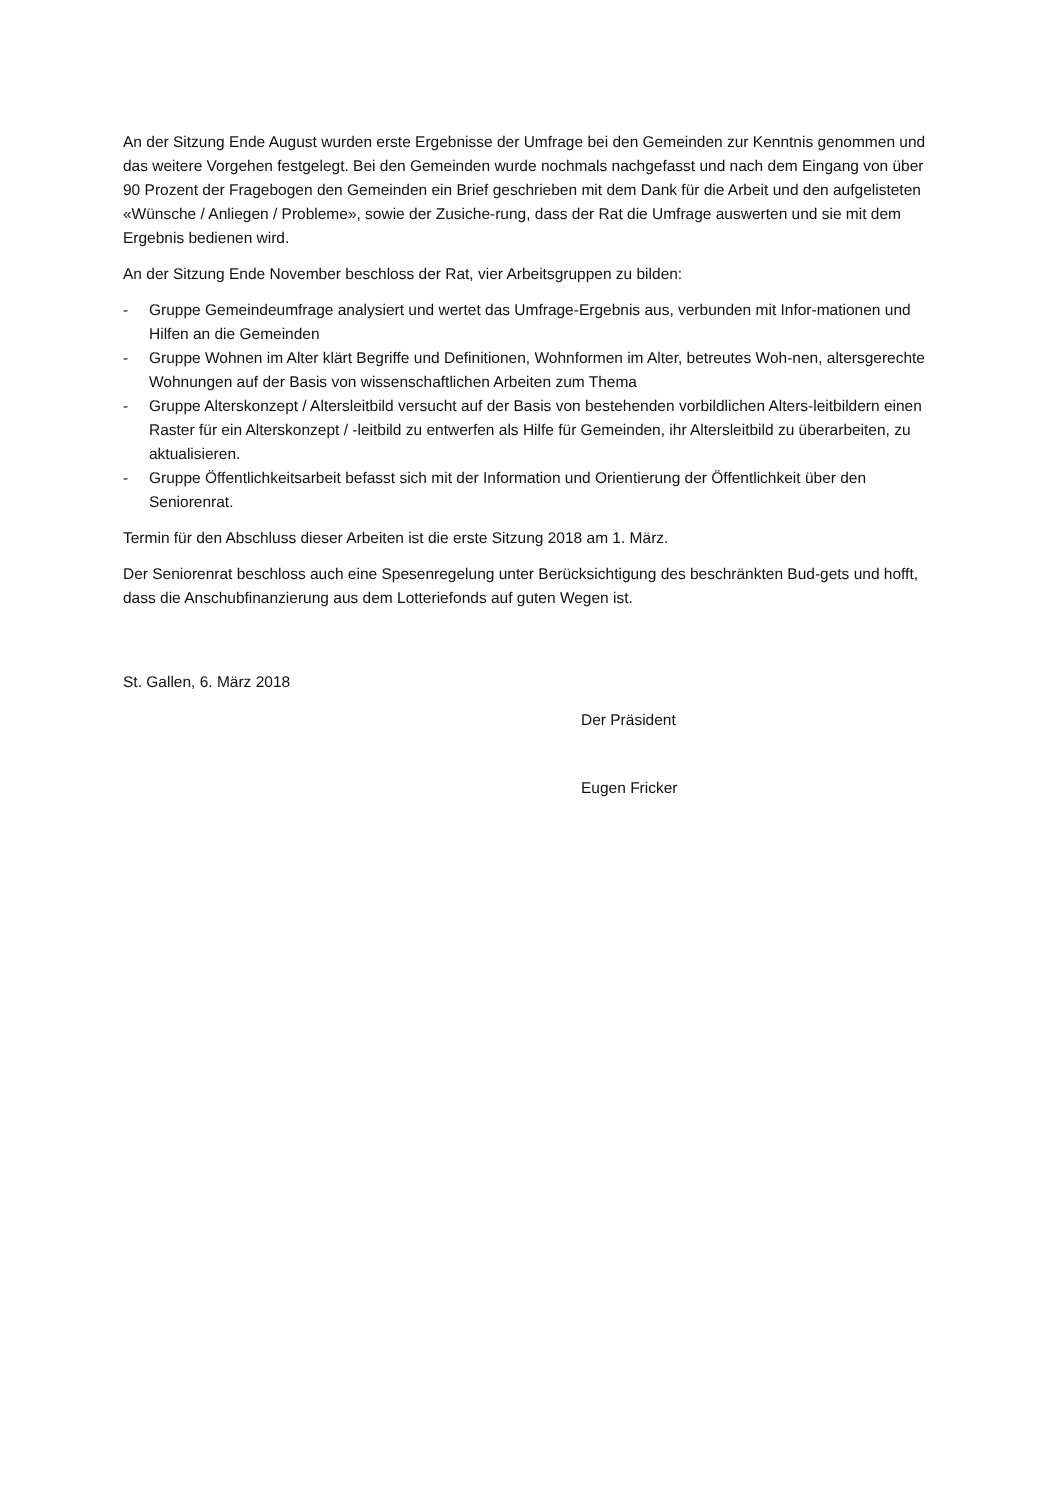An der Sitzung Ende August wurden erste Ergebnisse der Umfrage bei den Gemeinden zur Kenntnis genommen und das weitere Vorgehen festgelegt. Bei den Gemeinden wurde nochmals nachgefasst und nach dem Eingang von über 90 Prozent der Fragebogen den Gemeinden ein Brief geschrieben mit dem Dank für die Arbeit und den aufgelisteten «Wünsche / Anliegen / Probleme», sowie der Zusiche-rung, dass der Rat die Umfrage auswerten und sie mit dem Ergebnis bedienen wird.
An der Sitzung Ende November beschloss der Rat, vier Arbeitsgruppen zu bilden:
- Gruppe Gemeindeumfrage analysiert und wertet das Umfrage-Ergebnis aus, verbunden mit Infor-mationen und Hilfen an die Gemeinden
- Gruppe Wohnen im Alter klärt Begriffe und Definitionen, Wohnformen im Alter, betreutes Woh-nen, altersgerechte Wohnungen auf der Basis von wissenschaftlichen Arbeiten zum Thema
- Gruppe Alterskonzept / Altersleitbild versucht auf der Basis von bestehenden vorbildlichen Alters-leitbildern einen Raster für ein Alterskonzept / -leitbild zu entwerfen als Hilfe für Gemeinden, ihr Altersleitbild zu überarbeiten, zu aktualisieren.
- Gruppe Öffentlichkeitsarbeit befasst sich mit der Information und Orientierung der Öffentlichkeit über den Seniorenrat.
Termin für den Abschluss dieser Arbeiten ist die erste Sitzung 2018 am 1. März.
Der Seniorenrat beschloss auch eine Spesenregelung unter Berücksichtigung des beschränkten Bud-gets und hofft, dass die Anschubfinanzierung aus dem Lotteriefonds auf guten Wegen ist.
St. Gallen, 6. März 2018
Der Präsident
Eugen Fricker